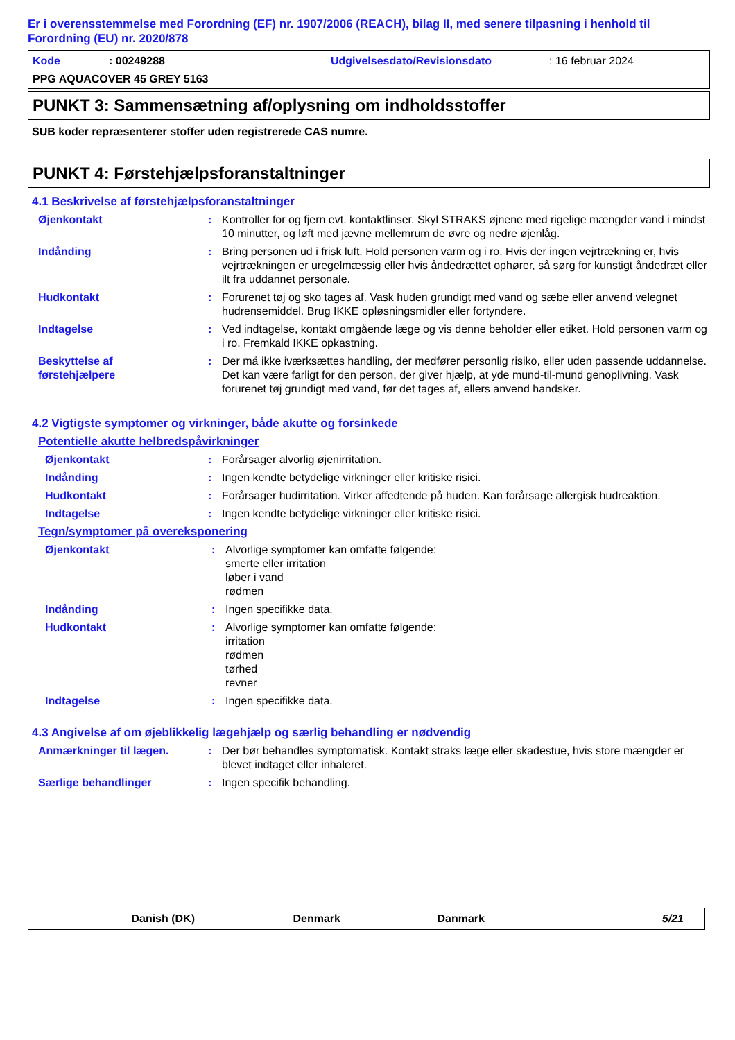Er i overensstemmelse med Forordning (EF) nr. 1907/2006 (REACH), bilag II, med senere tilpasning i henhold til Forordning (EU) nr. 2020/878
Kode: 00249288 Udgivelsesdato/Revisionsdato: 16 februar 2024
PPG AQUACOVER 45 GREY 5163
PUNKT 3: Sammensætning af/oplysning om indholdsstoffer
SUB koder repræsenterer stoffer uden registrerede CAS numre.
PUNKT 4: Førstehjælpsforanstaltninger
4.1 Beskrivelse af førstehjælpsforanstaltninger
Øjenkontakt: Kontroller for og fjern evt. kontaktlinser. Skyl STRAKS øjnene med rigelige mængder vand i mindst 10 minutter, og løft med jævne mellemrum de øvre og nedre øjenlåg.
Indånding: Bring personen ud i frisk luft. Hold personen varm og i ro. Hvis der ingen vejrtrækning er, hvis vejrtrækningen er uregelmæssig eller hvis åndedrættet ophører, så sørg for kunstigt åndedræt eller ilt fra uddannet personale.
Hudkontakt: Forurenet tøj og sko tages af. Vask huden grundigt med vand og sæbe eller anvend velegnet hudrensemiddel. Brug IKKE opløsningsmidler eller fortyndere.
Indtagelse: Ved indtagelse, kontakt omgående læge og vis denne beholder eller etiket. Hold personen varm og i ro. Fremkald IKKE opkastning.
Beskyttelse af
førstehjælpere: Der må ikke iværksættes handling, der medfører personlig risiko, eller uden passende uddannelse. Det kan være farligt for den person, der giver hjælp, at yde mund-til-mund genoplivning. Vask forurenet tøj grundigt med vand, før det tages af, ellers anvend handsker.
4.2 Vigtigste symptomer og virkninger, både akutte og forsinkede
Potentielle akutte helbredspåvirkninger
Øjenkontakt: Forårsager alvorlig øjenirritation.
Indånding: Ingen kendte betydelige virkninger eller kritiske risici.
Hudkontakt: Forårsager hudirritation. Virker affedtende på huden. Kan forårsage allergisk hudreaktion.
Indtagelse: Ingen kendte betydelige virkninger eller kritiske risici.
Tegn/symptomer på overeksponering
Øjenkontakt: Alvorlige symptomer kan omfatte følgende:
smerte eller irritation
løber i vand
rødmen
Indånding: Ingen specifikke data.
Hudkontakt: Alvorlige symptomer kan omfatte følgende:
irritation
rødmen
tørhed
revner
Indtagelse: Ingen specifikke data.
4.3 Angivelse af om øjeblikkelig lægehjælp og særlig behandling er nødvendig
Anmærkninger til lægen.: Der bør behandles symptomatisk. Kontakt straks læge eller skadestue, hvis store mængder er blevet indtaget eller inhaleret.
Særlige behandlinger: Ingen specifik behandling.
Danish (DK) Denmark Danmark 5/21